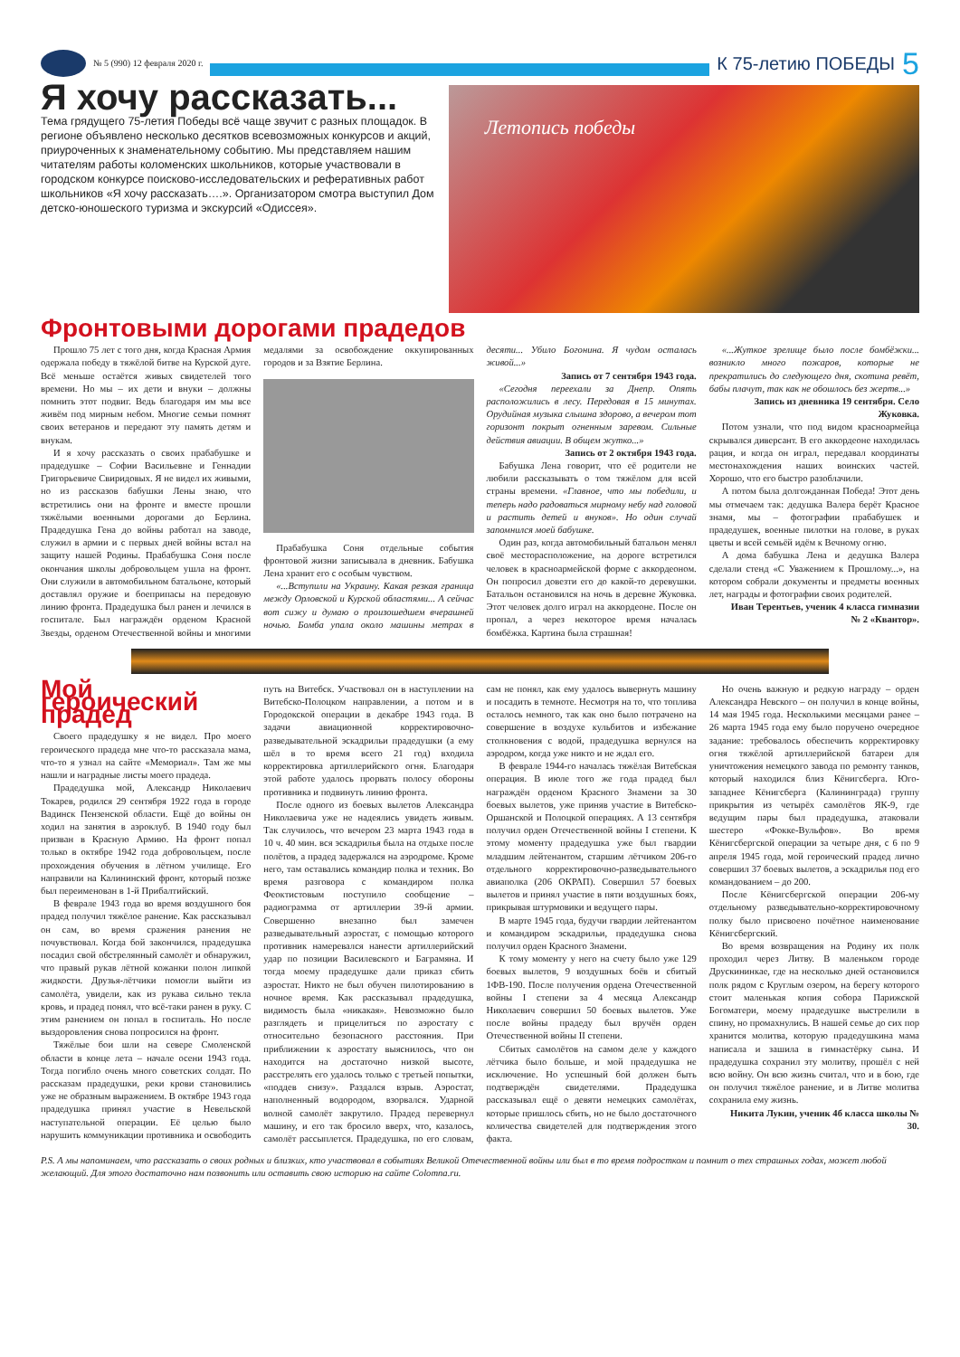№ 5 (990) 12 февраля 2020 г.
К 75-летию ПОБЕДЫ
5
Я хочу рассказать...
Тема грядущего 75-летия Победы всё чаще звучит с разных площадок. В регионе объявлено несколько десятков всевозможных конкурсов и акций, приуроченных к знаменательному событию. Мы представляем нашим читателям работы коломенских школьников, которые участвовали в городском конкурсе поисково-исследовательских и реферативных работ школьников «Я хочу рассказать….». Организатором смотра выступил Дом детско-юношеского туризма и экскурсий «Одиссея».
Летопись победы
Фронтовыми дорогами прадедов
Прошло 75 лет с того дня, когда Красная Армия одержала победу в тяжёлой битве на Курской дуге. Всё меньше остаётся живых свидетелей того времени. Но мы – их дети и внуки – должны помнить этот подвиг. Ведь благодаря им мы все живём под мирным небом. Многие семьи помнят своих ветеранов и передают эту память детям и внукам.
И я хочу рассказать о своих прабабушке и прадедушке – Софии Васильевне и Геннадии Григорьевиче Свиридовых. Я не видел их живыми, но из рассказов бабушки Лены знаю, что встретились они на фронте и вместе прошли тяжёлыми военными дорогами до Берлина. Прадедушка Гена до войны работал на заводе, служил в армии и с первых дней войны встал на защиту нашей Родины. Прабабушка Соня после окончания школы добровольцем ушла на фронт. Они служили в автомобильном батальоне, который доставлял оружие и боеприпасы на передовую линию фронта. Прадедушка был ранен и лечился в госпитале. Был награждён орденом Красной Звезды, орденом Отечественной войны и многими медалями за освобождение оккупированных городов и за Взятие Берлина.
Прабабушка Соня отдельные события фронтовой жизни записывала в дневник. Бабушка Лена хранит его с особым чувством.
«...Вступили на Украину. Какая резкая граница между Орловской и Курской областями... А сейчас вот сижу и думаю о произошедшем вчерашней ночью. Бомба упала около машины метрах в десяти... Убило Богонина. Я чудом осталась живой...»
Запись от 7 сентября 1943 года.
«Сегодня переехали за Днепр. Опять расположились в лесу. Передовая в 15 минутах. Орудийная музыка слышна здорово, а вечером тот горизонт покрыт огненным заревом. Сильные действия авиации. В общем жутко...»
Запись от 2 октября 1943 года.
Бабушка Лена говорит, что её родители не любили рассказывать о том тяжёлом для всей страны времени. «Главное, что мы победили, и теперь надо радоваться мирному небу над головой и растить детей и внуков». Но один случай запомнился моей бабушке.
Один раз, когда автомобильный батальон менял своё месторасположение, на дороге встретился человек в красноармейской форме с аккордеоном. Он попросил довезти его до какой-то деревушки. Батальон остановился на ночь в деревне Жуковка. Этот человек долго играл на аккордеоне. После он пропал, а через некоторое время началась бомбёжка. Картина была страшная!
«...Жуткое зрелище было после бомбёжки... возникло много пожаров, которые не прекратились до следующего дня, скотина ревёт, бабы плачут, так как не обошлось без жертв...»
Запись из дневника 19 сентября. Село Жуковка.
Потом узнали, что под видом красноармейца скрывался диверсант. В его аккордеоне находилась рация, и когда он играл, передавал координаты местонахождения наших воинских частей. Хорошо, что его быстро разоблачили.
А потом была долгожданная Победа! Этот день мы отмечаем так: дедушка Валера берёт Красное знамя, мы – фотографии прабабушек и прадедушек, военные пилотки на голове, в руках цветы и всей семьёй идём к Вечному огню.
А дома бабушка Лена и дедушка Валера сделали стенд «С Уважением к Прошлому...», на котором собрали документы и предметы военных лет, награды и фотографии своих родителей.
Иван Терентьев, ученик 4 класса гимназии № 2 «Квантор».
Мой героический прадед
Своего прадедушку я не видел. Про моего героического прадеда мне что-то рассказала мама, что-то я узнал на сайте «Мемориал». Там же мы нашли и наградные листы моего прадеда.
Прадедушка мой, Александр Николаевич Токарев, родился 29 сентября 1922 года в городе Вадинск Пензенской области. Ещё до войны он ходил на занятия в аэроклуб. В 1940 году был призван в Красную Армию. На фронт попал только в октябре 1942 года добровольцем, после прохождения обучения в лётном училище. Его направили на Калининский фронт, который позже был переименован в 1-й Прибалтийский.
В феврале 1943 года во время воздушного боя прадед получил тяжёлое ранение. Как рассказывал он сам, во время сражения ранения не почувствовал. Когда бой закончился, прадедушка посадил свой обстрелянный самолёт и обнаружил, что правый рукав лётной кожанки полон липкой жидкости. Друзья-лётчики помогли выйти из самолёта, увидели, как из рукава сильно текла кровь, и прадед понял, что всё-таки ранен в руку. С этим ранением он попал в госпиталь. Но после выздоровления снова попросился на фронт.
Тяжёлые бои шли на севере Смоленской области в конце лета – начале осени 1943 года. Тогда погибло очень много советских солдат. По рассказам прадедушки, реки крови становились уже не образным выражением. В октябре 1943 года прадедушка принял участие в Невельской наступательной операции. Её целью было нарушить коммуникации противника и освободить путь на Витебск. Участвовал он в наступлении на Витебско-Полоцком направлении, а потом и в Городокской операции в декабре 1943 года. В задачи авиационной корректировочно-разведывательной эскадрильи прадедушки (а ему шёл в то время всего 21 год) входила корректировка артиллерийского огня. Благодаря этой работе удалось прорвать полосу обороны противника и подвинуть линию фронта.
После одного из боевых вылетов Александра Николаевича уже не надеялись увидеть живым. Так случилось, что вечером 23 марта 1943 года в 10 ч. 40 мин. вся эскадрилья была на отдыхе после полётов, а прадед задержался на аэродроме. Кроме него, там оставались командир полка и техник. Во время разговора с командиром полка Феоктистовым поступило сообщение – радиограмма от артиллерии 39-й армии. Совершенно внезапно был замечен разведывательный аэростат, с помощью которого противник намеревался нанести артиллерийский удар по позиции Василевского и Баграмяна. И тогда моему прадедушке дали приказ сбить аэростат. Никто не был обучен пилотированию в ночное время. Как рассказывал прадедушка, видимость была «никакая». Невозможно было разглядеть и прицелиться по аэростату с относительно безопасного расстояния. При приближении к аэростату выяснилось, что он находится на достаточно низкой высоте, расстрелять его удалось только с третьей попытки, «поддев снизу». Раздался взрыв. Аэростат, наполненный водородом, взорвался. Ударной волной самолёт закрутило. Прадед перевернул машину, и его так бросило вверх, что, казалось, самолёт рассыплется. Прадедушка, по его словам, сам не понял, как ему удалось вывернуть машину и посадить в темноте. Несмотря на то, что топлива осталось немного, так как оно было потрачено на совершение в воздухе кульбитов и избежание столкновения с водой, прадедушка вернулся на аэродром, когда уже никто и не ждал его.
В феврале 1944-го началась тяжёлая Витебская операция. В июле того же года прадед был награждён орденом Красного Знамени за 30 боевых вылетов, уже приняв участие в Витебско-Оршанской и Полоцкой операциях. А 13 сентября получил орден Отечественной войны I степени. К этому моменту прадедушка уже был гвардии младшим лейтенантом, старшим лётчиком 206-го отдельного корректировочно-разведывательного авиаполка (206 ОКРАП). Совершил 57 боевых вылетов и принял участие в пяти воздушных боях, прикрывая штурмовики и ведущего пары.
В марте 1945 года, будучи гвардии лейтенантом и командиром эскадрильи, прадедушка снова получил орден Красного Знамени.
К тому моменту у него на счету было уже 129 боевых вылетов, 9 воздушных боёв и сбитый 1ФВ-190. После получения ордена Отечественной войны I степени за 4 месяца Александр Николаевич совершил 50 боевых вылетов. Уже после войны прадеду был вручён орден Отечественной войны II степени.
Сбитых самолётов на самом деле у каждого лётчика было больше, и мой прадедушка не исключение. Но успешный бой должен быть подтверждён свидетелями. Прадедушка рассказывал ещё о девяти немецких самолётах, которые пришлось сбить, но не было достаточного количества свидетелей для подтверждения этого факта.
Но очень важную и редкую награду – орден Александра Невского – он получил в конце войны, 14 мая 1945 года. Несколькими месяцами ранее – 26 марта 1945 года ему было поручено очередное задание: требовалось обеспечить корректировку огня тяжёлой артиллерийской батареи для уничтожения немецкого завода по ремонту танков, который находился близ Кёнигсберга. Юго-западнее Кёнигсберга (Калининграда) группу прикрытия из четырёх самолётов ЯК-9, где ведущим пары был прадедушка, атаковали шестеро «Фокке-Вульфов». Во время Кёнигсбергской операции за четыре дня, с 6 по 9 апреля 1945 года, мой героический прадед лично совершил 37 боевых вылетов, а эскадрилья под его командованием – до 200.
После Кёнигсбергской операции 206-му отдельному разведывательно-корректировочному полку было присвоено почётное наименование Кёнигсбергский.
Во время возвращения на Родину их полк проходил через Литву. В маленьком городе Друскининкае, где на несколько дней остановился полк рядом с Круглым озером, на берегу которого стоит маленькая копия собора Парижской Богоматери, моему прадедушке выстрелили в спину, но промахнулись. В нашей семье до сих пор хранится молитва, которую прадедушкина мама написала и зашила в гимнастёрку сына. И прадедушка сохранил эту молитву, прошёл с ней всю войну. Он всю жизнь считал, что и в бою, где он получил тяжёлое ранение, и в Литве молитва сохранила ему жизнь.
Никита Лукин, ученик 4б класса школы № 30.
P.S. А мы напоминаем, что рассказать о своих родных и близких, кто участвовал в событиях Великой Отечественной войны или был в то время подростком и помнит о тех страшных годах, может любой желающий. Для этого достаточно нам позвонить или оставить свою историю на сайте Colomna.ru.